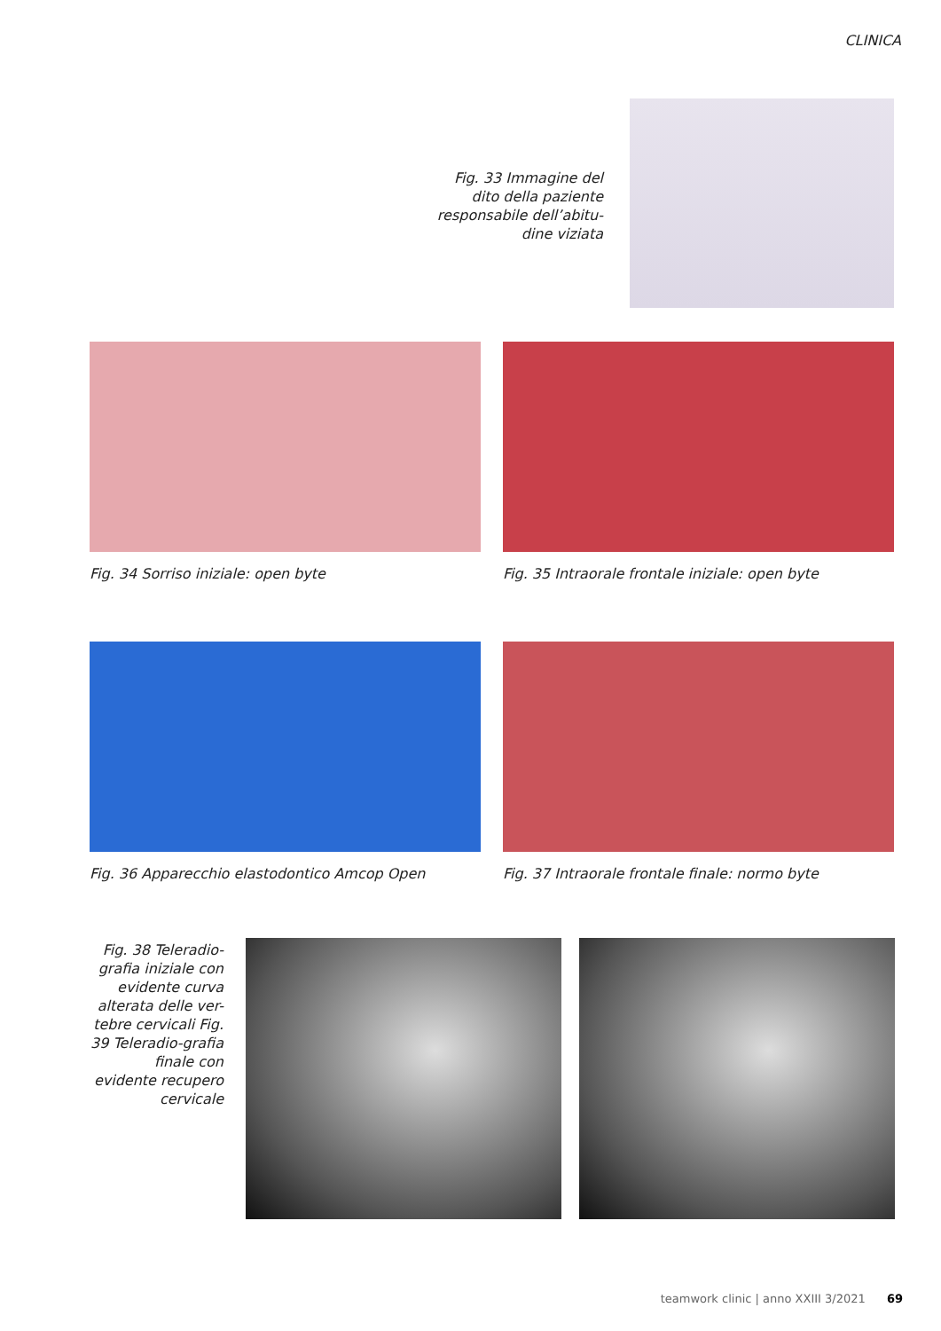CLINICA
Fig. 33 Immagine del dito della paziente responsabile dell’abitu-dine viziata
Fig. 34 Sorriso iniziale: open byte Fig. 35 Intraorale frontale iniziale: open byte
Fig. 36 Apparecchio elastodontico Amcop Open Fig. 37 Intraorale frontale finale: normo byte
Fig. 38 Teleradio-grafia iniziale con evidente curva alterata delle ver-tebre cervicali Fig. 39 Teleradio-grafia finale con evidente recupero cervicale
teamwork clinic | anno XXIII 3/2021 69